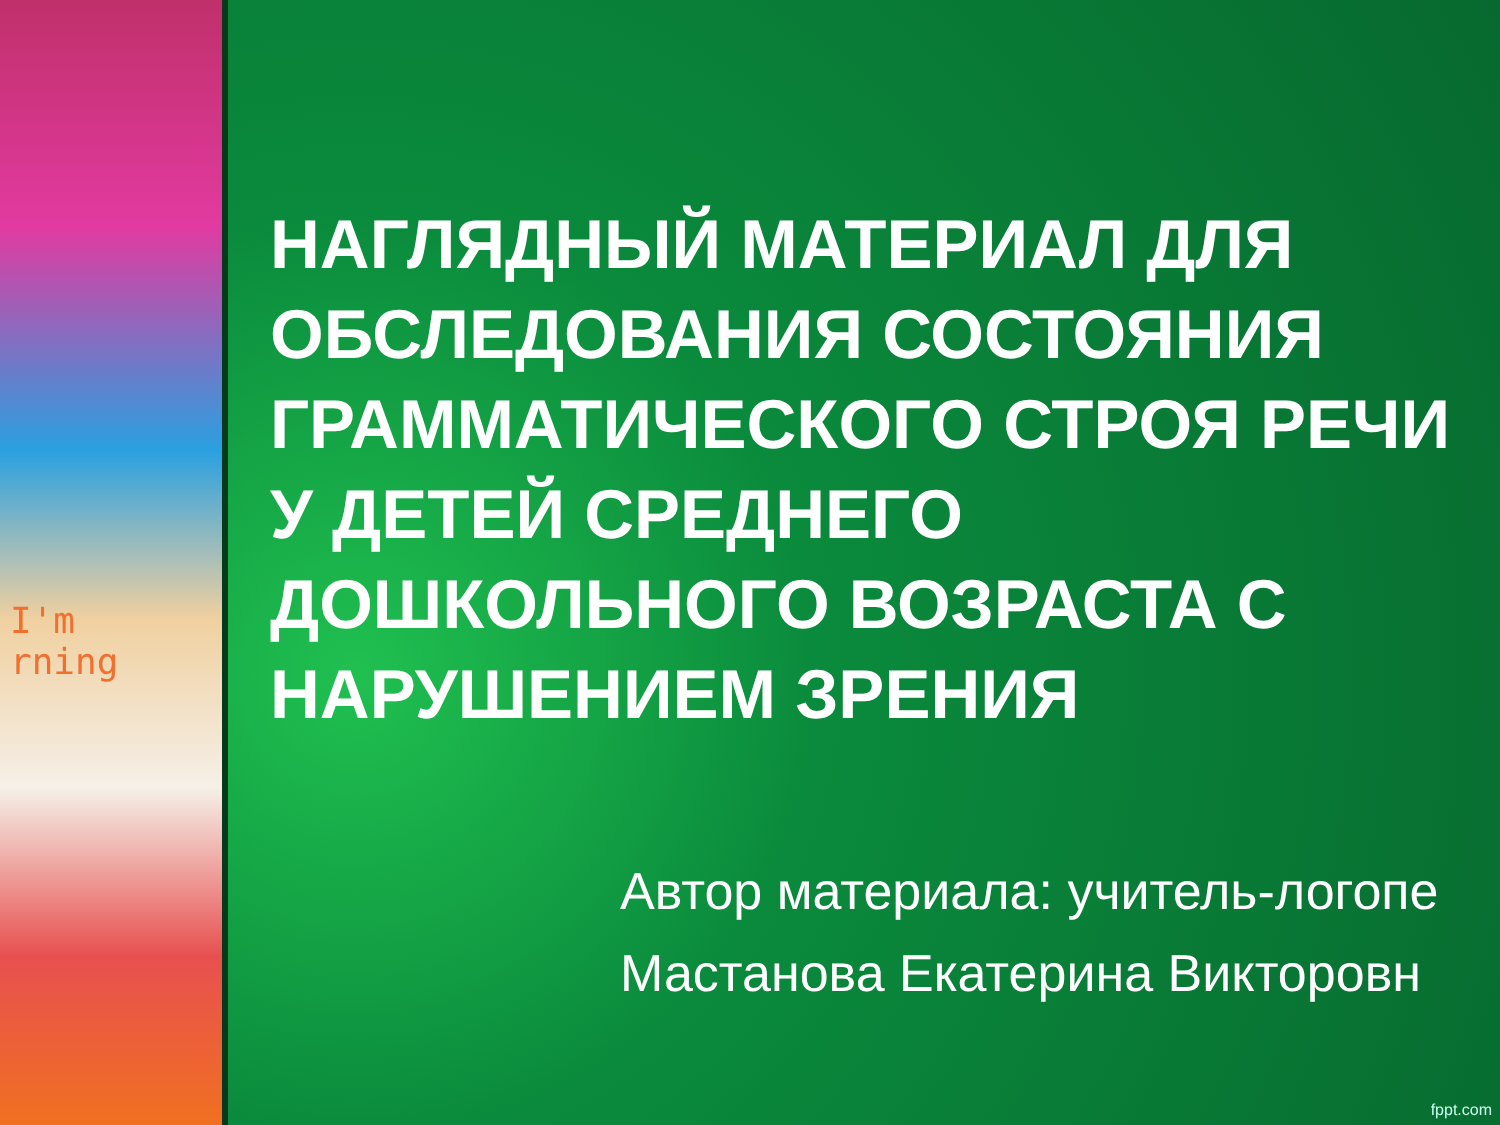I'm
rning
НАГЛЯДНЫЙ МАТЕРИАЛ ДЛЯ ОБСЛЕДОВАНИЯ СОСТОЯНИЯ ГРАММАТИЧЕСКОГО СТРОЯ РЕЧИ
У ДЕТЕЙ СРЕДНЕГО ДОШКОЛЬНОГО ВОЗРАСТА С НАРУШЕНИЕМ ЗРЕНИЯ
Автор материала: учитель-логопе
Мастанова Екатерина Викторовн
fppt.com